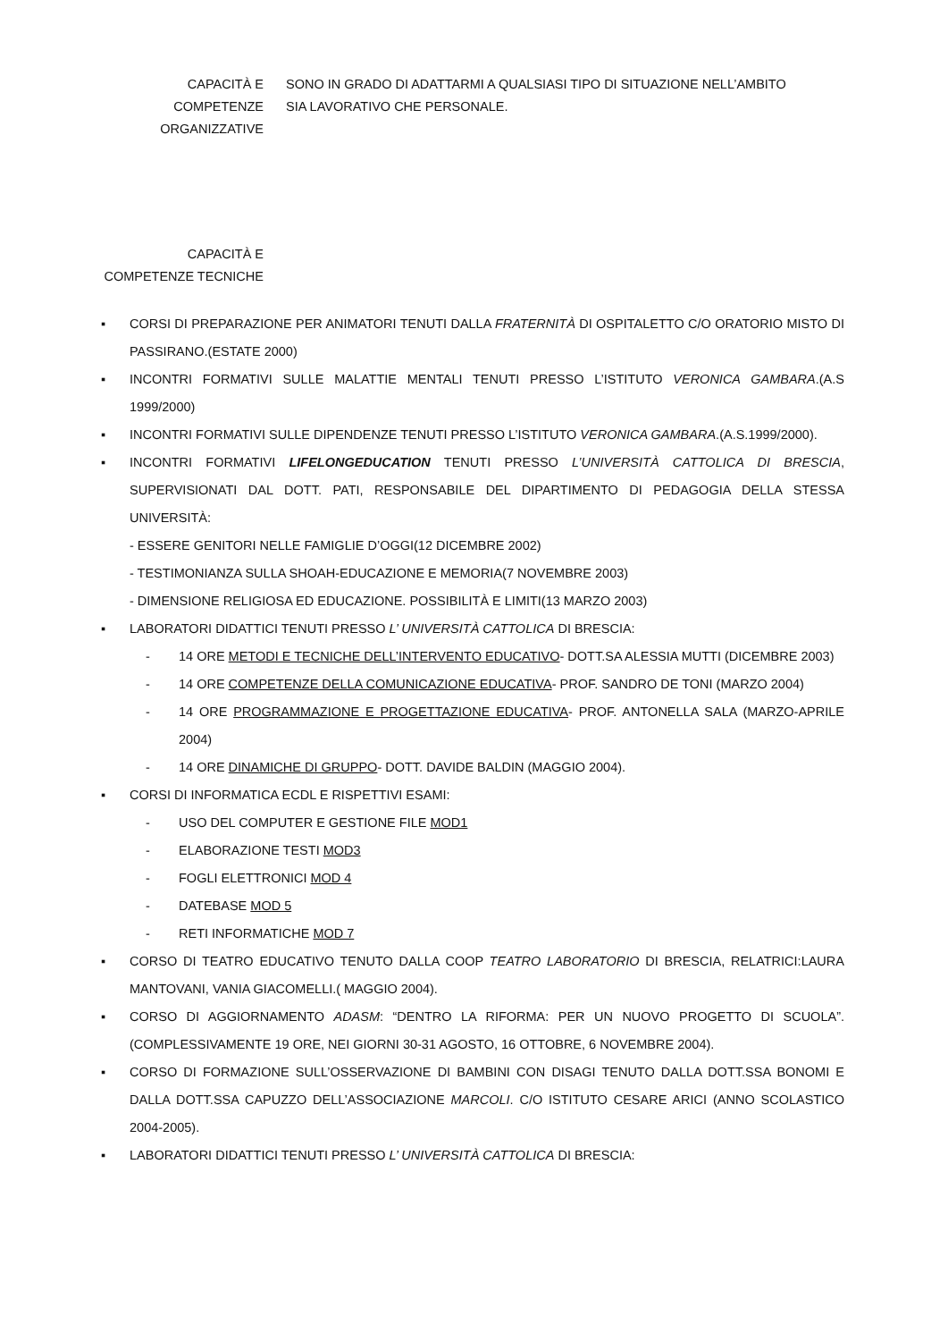CAPACITÀ E COMPETENZE ORGANIZZATIVE
SONO IN GRADO DI ADATTARMI A QUALSIASI TIPO DI SITUAZIONE NELL’AMBITO SIA LAVORATIVO CHE PERSONALE.
CAPACITÀ E COMPETENZE TECNICHE
▪ CORSI DI PREPARAZIONE PER ANIMATORI TENUTI DALLA FRATERNITÀ DI OSPITALETTO C/O ORATORIO MISTO DI PASSIRANO.(ESTATE 2000)
▪ INCONTRI FORMATIVI SULLE MALATTIE MENTALI TENUTI PRESSO L’ISTITUTO VERONICA GAMBARA.(A.S 1999/2000)
▪ INCONTRI FORMATIVI SULLE DIPENDENZE TENUTI PRESSO L’ISTITUTO VERONICA GAMBARA.(A.S.1999/2000).
▪ INCONTRI FORMATIVI LIFELONGEDUCATION TENUTI PRESSO L’UNIVERSITÀ CATTOLICA DI BRESCIA, SUPERVISIONATI DAL DOTT. PATI, RESPONSABILE DEL DIPARTIMENTO DI PEDAGOGIA DELLA STESSA UNIVERSITÀ:
- ESSERE GENITORI NELLE FAMIGLIE D’OGGI(12 DICEMBRE 2002)
- TESTIMONIANZA SULLA SHOAH-EDUCAZIONE E MEMORIA(7 NOVEMBRE 2003)
- DIMENSIONE RELIGIOSA ED EDUCAZIONE. POSSIBILITÀ E LIMITI(13 MARZO 2003)
▪ LABORATORI DIDATTICI TENUTI PRESSO L’ UNIVERSITÀ CATTOLICA DI BRESCIA:
- 14 ORE METODI E TECNICHE DELL’INTERVENTO EDUCATIVO- DOTT.SA ALESSIA MUTTI (DICEMBRE 2003)
- 14 ORE COMPETENZE DELLA COMUNICAZIONE EDUCATIVA- PROF. SANDRO DE TONI (MARZO 2004)
- 14 ORE PROGRAMMAZIONE E PROGETTAZIONE EDUCATIVA- PROF. ANTONELLA SALA (MARZO-APRILE 2004)
- 14 ORE DINAMICHE DI GRUPPO- DOTT. DAVIDE BALDIN (MAGGIO 2004).
▪ CORSI DI INFORMATICA ECDL E RISPETTIVI ESAMI:
- USO DEL COMPUTER E GESTIONE FILE MOD1
- ELABORAZIONE TESTI MOD3
- FOGLI ELETTRONICI MOD 4
- DATEBASE MOD 5
- RETI INFORMATICHE MOD 7
▪ CORSO DI TEATRO EDUCATIVO TENUTO DALLA COOP TEATRO LABORATORIO DI BRESCIA, RELATRICI:LAURA MANTOVANI, VANIA GIACOMELLI.( MAGGIO 2004).
▪ CORSO DI AGGIORNAMENTO ADASM: “DENTRO LA RIFORMA: PER UN NUOVO PROGETTO DI SCUOLA”. (COMPLESSIVAMENTE 19 ORE, NEI GIORNI 30-31 AGOSTO, 16 OTTOBRE, 6 NOVEMBRE 2004).
▪ CORSO DI FORMAZIONE SULL’OSSERVAZIONE DI BAMBINI CON DISAGI TENUTO DALLA DOTT.SSA BONOMI E DALLA DOTT.SSA CAPUZZO DELL’ASSOCIAZIONE MARCOLI. C/O ISTITUTO CESARE ARICI (ANNO SCOLASTICO 2004-2005).
▪ LABORATORI DIDATTICI TENUTI PRESSO L’ UNIVERSITÀ CATTOLICA DI BRESCIA: